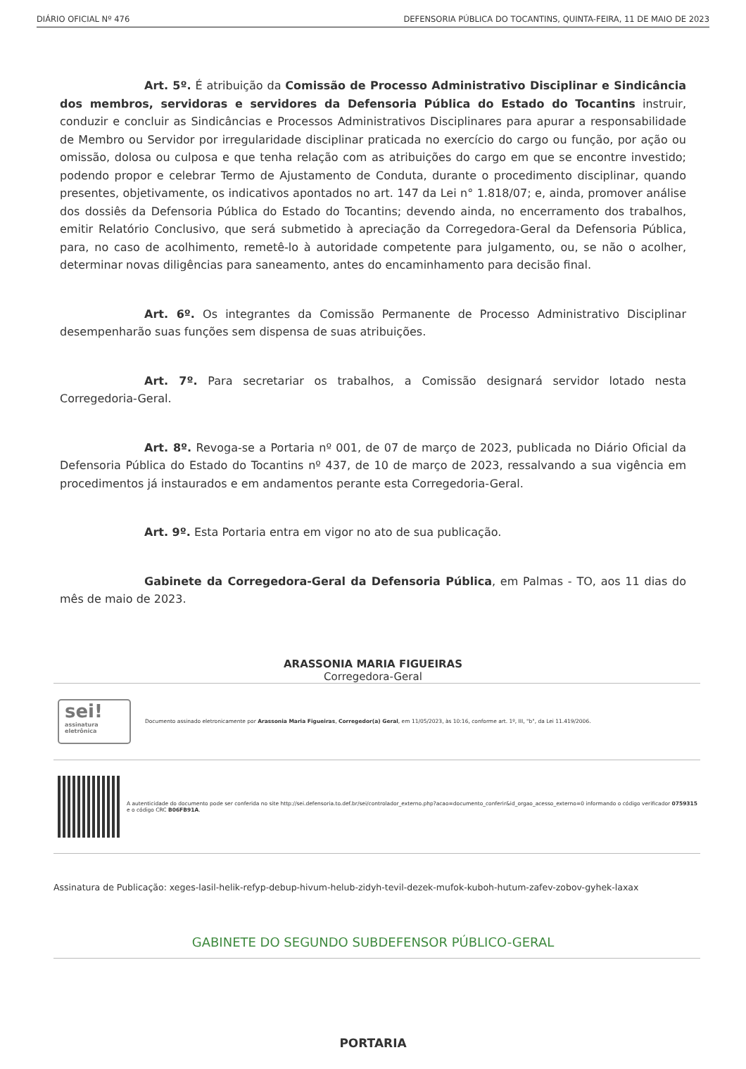DIÁRIO OFICIAL Nº 476 DEFENSORIA PÚBLICA DO TOCANTINS, QUINTA-FEIRA, 11 DE MAIO DE 2023
Art. 5º. É atribuição da Comissão de Processo Administrativo Disciplinar e Sindicância dos membros, servidoras e servidores da Defensoria Pública do Estado do Tocantins instruir, conduzir e concluir as Sindicâncias e Processos Administrativos Disciplinares para apurar a responsabilidade de Membro ou Servidor por irregularidade disciplinar praticada no exercício do cargo ou função, por ação ou omissão, dolosa ou culposa e que tenha relação com as atribuições do cargo em que se encontre investido; podendo propor e celebrar Termo de Ajustamento de Conduta, durante o procedimento disciplinar, quando presentes, objetivamente, os indicativos apontados no art. 147 da Lei n° 1.818/07; e, ainda, promover análise dos dossiês da Defensoria Pública do Estado do Tocantins; devendo ainda, no encerramento dos trabalhos, emitir Relatório Conclusivo, que será submetido à apreciação da Corregedora-Geral da Defensoria Pública, para, no caso de acolhimento, remetê-lo à autoridade competente para julgamento, ou, se não o acolher, determinar novas diligências para saneamento, antes do encaminhamento para decisão final.
Art. 6º. Os integrantes da Comissão Permanente de Processo Administrativo Disciplinar desempenharão suas funções sem dispensa de suas atribuições.
Art. 7º. Para secretariar os trabalhos, a Comissão designará servidor lotado nesta Corregedoria-Geral.
Art. 8º. Revoga-se a Portaria nº 001, de 07 de março de 2023, publicada no Diário Oficial da Defensoria Pública do Estado do Tocantins nº 437, de 10 de março de 2023, ressalvando a sua vigência em procedimentos já instaurados e em andamentos perante esta Corregedoria-Geral.
Art. 9º. Esta Portaria entra em vigor no ato de sua publicação.
Gabinete da Corregedora-Geral da Defensoria Pública, em Palmas - TO, aos 11 dias do mês de maio de 2023.
ARASSONIA MARIA FIGUEIRAS
Corregedora-Geral
sei!
assinatura eletrônica
Documento assinado eletronicamente por Arassonia Maria Figueiras, Corregedor(a) Geral, em 11/05/2023, às 10:16, conforme art. 1º, III, "b", da Lei 11.419/2006.
A autenticidade do documento pode ser conferida no site http://sei.defensoria.to.def.br/sei/controlador_externo.php?acao=documento_conferir&id_orgao_acesso_externo=0 informando o código verificador 0759315 e o código CRC B06FB91A.
Assinatura de Publicação: xeges-lasil-helik-refyp-debup-hivum-helub-zidyh-tevil-dezek-mufok-kuboh-hutum-zafev-zobov-gyhek-laxax
GABINETE DO SEGUNDO SUBDEFENSOR PÚBLICO-GERAL
PORTARIA